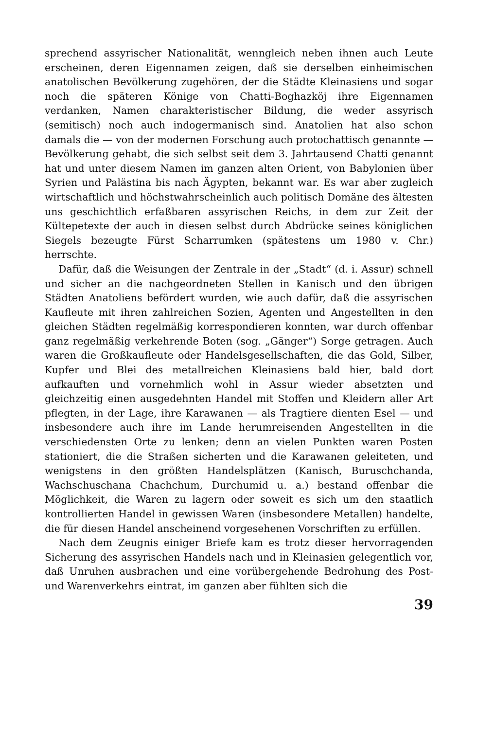sprechend assyrischer Nationalität, wenngleich neben ihnen auch Leute erscheinen, deren Eigennamen zeigen, daß sie derselben einheimischen anatolischen Bevölkerung zugehören, der die Städte Kleinasiens und sogar noch die späteren Könige von Chatti-Boghazköj ihre Eigennamen verdanken, Namen charakteristischer Bildung, die weder assyrisch (semitisch) noch auch indogermanisch sind. Anatolien hat also schon damals die — von der modernen Forschung auch protochattisch genannte — Bevölkerung gehabt, die sich selbst seit dem 3. Jahrtausend Chatti genannt hat und unter diesem Namen im ganzen alten Orient, von Babylonien über Syrien und Palästina bis nach Ägypten, bekannt war. Es war aber zugleich wirtschaftlich und höchstwahrscheinlich auch politisch Domäne des ältesten uns geschichtlich erfaßbaren assyrischen Reichs, in dem zur Zeit der Kültepetexte der auch in diesen selbst durch Abdrücke seines königlichen Siegels bezeugte Fürst Scharrumken (spätestens um 1980 v. Chr.) herrschte.
Dafür, daß die Weisungen der Zentrale in der „Stadt“ (d. i. Assur) schnell und sicher an die nachgeordneten Stellen in Kanisch und den übrigen Städten Anatoliens befördert wurden, wie auch dafür, daß die assyrischen Kaufleute mit ihren zahlreichen Sozien, Agenten und Angestellten in den gleichen Städten regelmäßig korrespondieren konnten, war durch offenbar ganz regelmäßig verkehrende Boten (sog. „Gänger“) Sorge getragen. Auch waren die Großkaufleute oder Handelsgesellschaften, die das Gold, Silber, Kupfer und Blei des metallreichen Kleinasiens bald hier, bald dort aufkauften und vornehmlich wohl in Assur wieder absetzten und gleichzeitig einen ausgedehnten Handel mit Stoffen und Kleidern aller Art pflegten, in der Lage, ihre Karawanen — als Tragtiere dienten Esel — und insbesondere auch ihre im Lande herumreisenden Angestellten in die verschiedensten Orte zu lenken; denn an vielen Punkten waren Posten stationiert, die die Straßen sicherten und die Karawanen geleiteten, und wenigstens in den größten Handelsplätzen (Kanisch, Buruschchanda, Wachschuschana Chachchum, Durchumid u. a.) bestand offenbar die Möglichkeit, die Waren zu lagern oder soweit es sich um den staatlich kontrollierten Handel in gewissen Waren (insbesondere Metallen) handelte, die für diesen Handel anscheinend vorgesehenen Vorschriften zu erfüllen.
Nach dem Zeugnis einiger Briefe kam es trotz dieser hervorragenden Sicherung des assyrischen Handels nach und in Kleinasien gelegentlich vor, daß Unruhen ausbrachen und eine vorübergehende Bedrohung des Post- und Warenverkehrs eintrat, im ganzen aber fühlten sich die
39